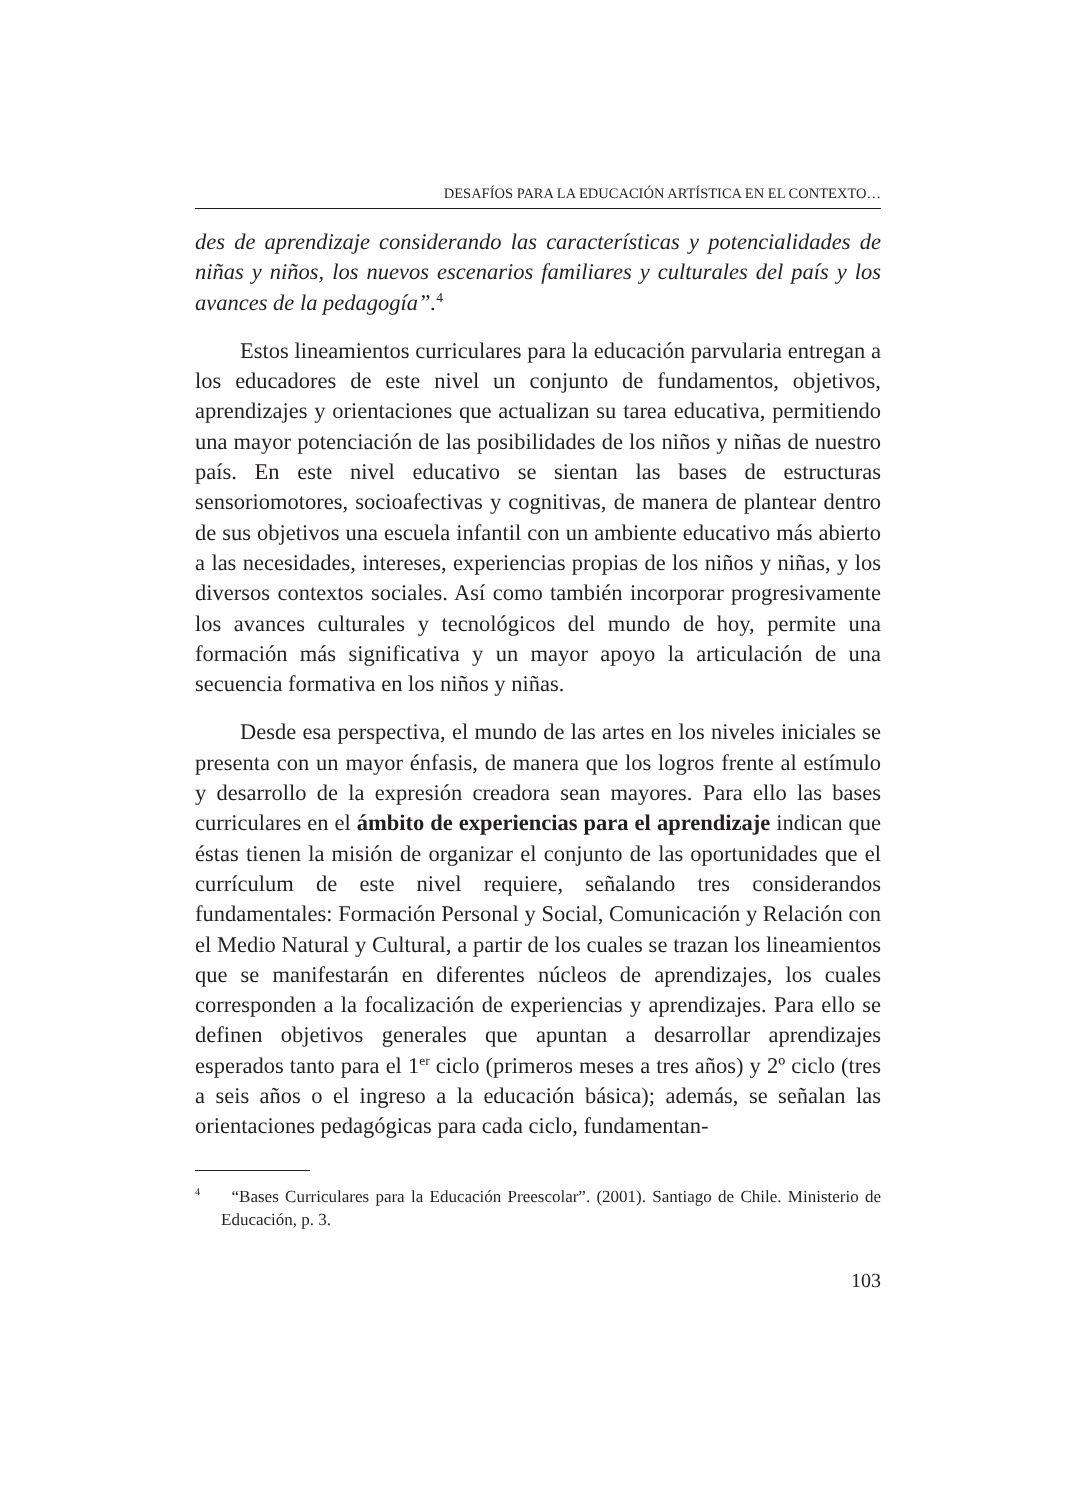DESAFÍOS PARA LA EDUCACIÓN ARTÍSTICA EN EL CONTEXTO…
des de aprendizaje considerando las características y potencialidades de niñas y niños, los nuevos escenarios familiares y culturales del país y los avances de la pedagogía”.<sup>4</sup>
Estos lineamientos curriculares para la educación parvularia entregan a los educadores de este nivel un conjunto de fundamentos, objetivos, aprendizajes y orientaciones que actualizan su tarea educativa, permitiendo una mayor potenciación de las posibilidades de los niños y niñas de nuestro país. En este nivel educativo se sientan las bases de estructuras sensoriomotores, socioafectivas y cognitivas, de manera de plantear dentro de sus objetivos una escuela infantil con un ambiente educativo más abierto a las necesidades, intereses, experiencias propias de los niños y niñas, y los diversos contextos sociales. Así como también incorporar progresivamente los avances culturales y tecnológicos del mundo de hoy, permite una formación más significativa y un mayor apoyo la articulación de una secuencia formativa en los niños y niñas.
Desde esa perspectiva, el mundo de las artes en los niveles iniciales se presenta con un mayor énfasis, de manera que los logros frente al estímulo y desarrollo de la expresión creadora sean mayores. Para ello las bases curriculares en el ámbito de experiencias para el aprendizaje indican que éstas tienen la misión de organizar el conjunto de las oportunidades que el currículum de este nivel requiere, señalando tres considerandos fundamentales: Formación Personal y Social, Comunicación y Relación con el Medio Natural y Cultural, a partir de los cuales se trazan los lineamientos que se manifestarán en diferentes núcleos de aprendizajes, los cuales corresponden a la focalización de experiencias y aprendizajes. Para ello se definen objetivos generales que apuntan a desarrollar aprendizajes esperados tanto para el 1<sup>er</sup> ciclo (primeros meses a tres años) y 2º ciclo (tres a seis años o el ingreso a la educación básica); además, se señalan las orientaciones pedagógicas para cada ciclo, fundamentan-
<sup>4</sup> “Bases Curriculares para la Educación Preescolar”. (2001). Santiago de Chile. Ministerio de Educación, p. 3.
103